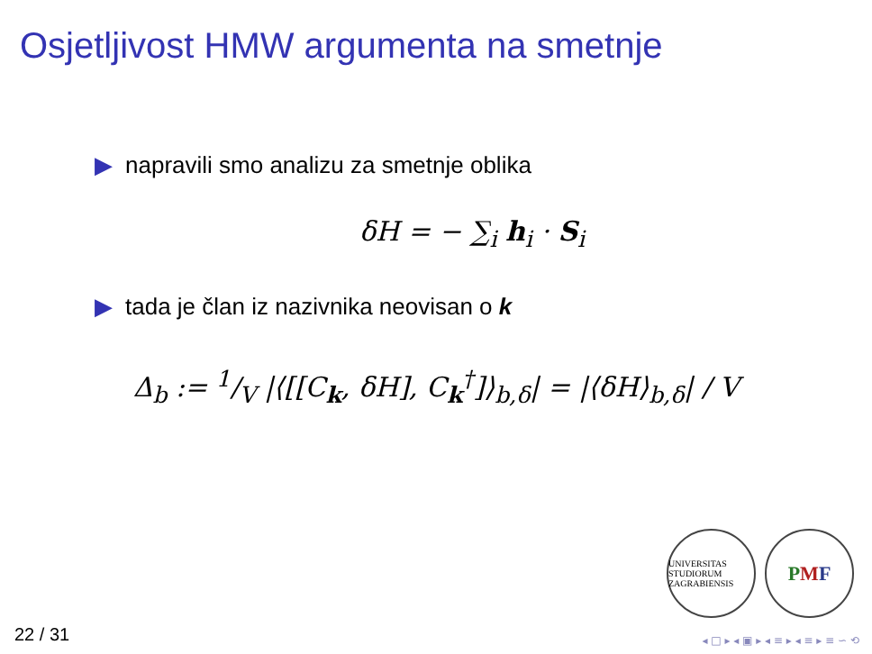Osjetljivost HMW argumenta na smetnje
▶ napravili smo analizu za smetnje oblika
δH = − ∑<sub>i</sub> h<sub>i</sub> · S<sub>i</sub>
▶ tada je član iz nazivnika neovisan o k
Δ<sub>b</sub> := 1/V |⟨[[C<sub>k</sub>, δH], C<sub>k</sub><sup>†</sup>]⟩<sub>b,δ</sub>| = |⟨δH⟩<sub>b,δ</sub>| / V
UNIVERSITAS STUDIORUM ZAGRABIENSIS
P M F
22 / 31 ◂ □ ▸ ◂ ▣ ▸ ◂ ≡ ▸ ◂ ≡ ▸ ≡ ∽ ⟲